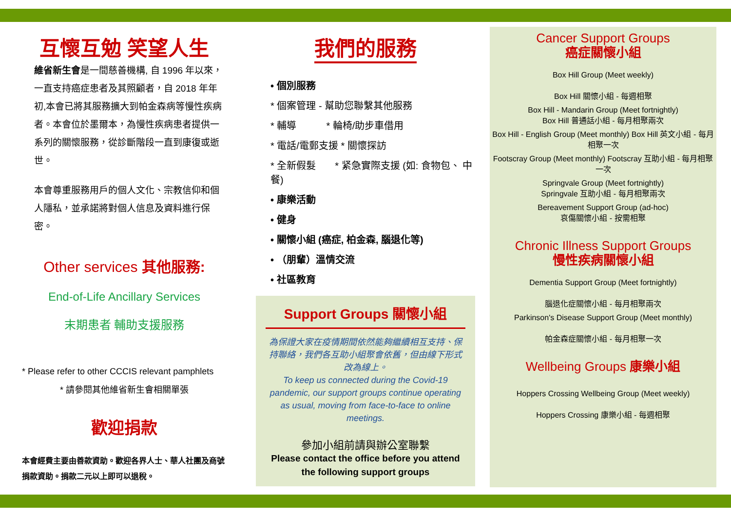互懷互勉 笑望人生
維省新生會是一間慈善機構, 自 1996 年以來，一直支持癌症患者及其照顧者，自 2018 年年初,本會已將其服務擴大到帕金森病等慢性疾病者。本會位於墨爾本，為慢性疾病患者提供一系列的關懷服務，從診斷階段一直到康復或逝世。
本會尊重服務用戶的個人文化、宗教信仰和個人隱私，並承諾將對個人信息及資料進行保密。
Other services 其他服務:
End-of-Life Ancillary Services
末期患者 輔助支援服務
* Please refer to other CCCIS relevant pamphlets
* 請參閱其他維省新生會相關單張
歡迎捐款
本會經費主要由善款資助。歡迎各界人士、華人社團及商號捐款資助。捐款二元以上即可以退稅。
我們的服務
• 個別服務
* 個案管理 - 幫助您聯繫其他服務
* 輔導 * 輪椅/助步車借用
* 電話/電郵支援 * 關懷探訪
* 全新假髮 * 紧急實際支援 (如: 食物包、 中餐)
• 康樂活動
• 健身
• 關懷小組 (癌症, 柏金森, 腦退化等)
• （朋輩）溫情交流
• 社區教育
Support Groups 關懷小組
為保證大家在疫情期間依然能夠繼續相互支持、保持聯絡，我們各互助小組聚會依舊，但由線下形式改為線上。
To keep us connected during the Covid-19 pandemic, our support groups continue operating as usual, moving from face-to-face to online meetings.
參加小組前請與辦公室聯繫
Please contact the office before you attend the following support groups
Cancer Support Groups
癌症關懷小組
Box Hill Group (Meet weekly)
Box Hill 關懷小組 - 每週相聚
Box Hill - Mandarin Group (Meet fortnightly)
Box Hill 普通話小組 - 每月相聚兩次
Box Hill - English Group (Meet monthly) Box Hill 英文小組 - 每月相聚一次
Footscray Group (Meet monthly) Footscray 互助小組 - 每月相聚一次
Springvale Group (Meet fortnightly)
Springvale 互助小組 - 每月相聚兩次
Bereavement Support Group (ad-hoc)
哀傷關懷小組 - 按需相聚
Chronic Illness Support Groups
慢性疾病關懷小組
Dementia Support Group (Meet fortnightly)
腦退化症關懷小組 - 每月相聚兩次
Parkinson's Disease Support Group (Meet monthly)
帕金森症關懷小組 - 每月相聚一次
Wellbeing Groups 康樂小組
Hoppers Crossing Wellbeing Group (Meet weekly)
Hoppers Crossing 康樂小組 - 每週相聚